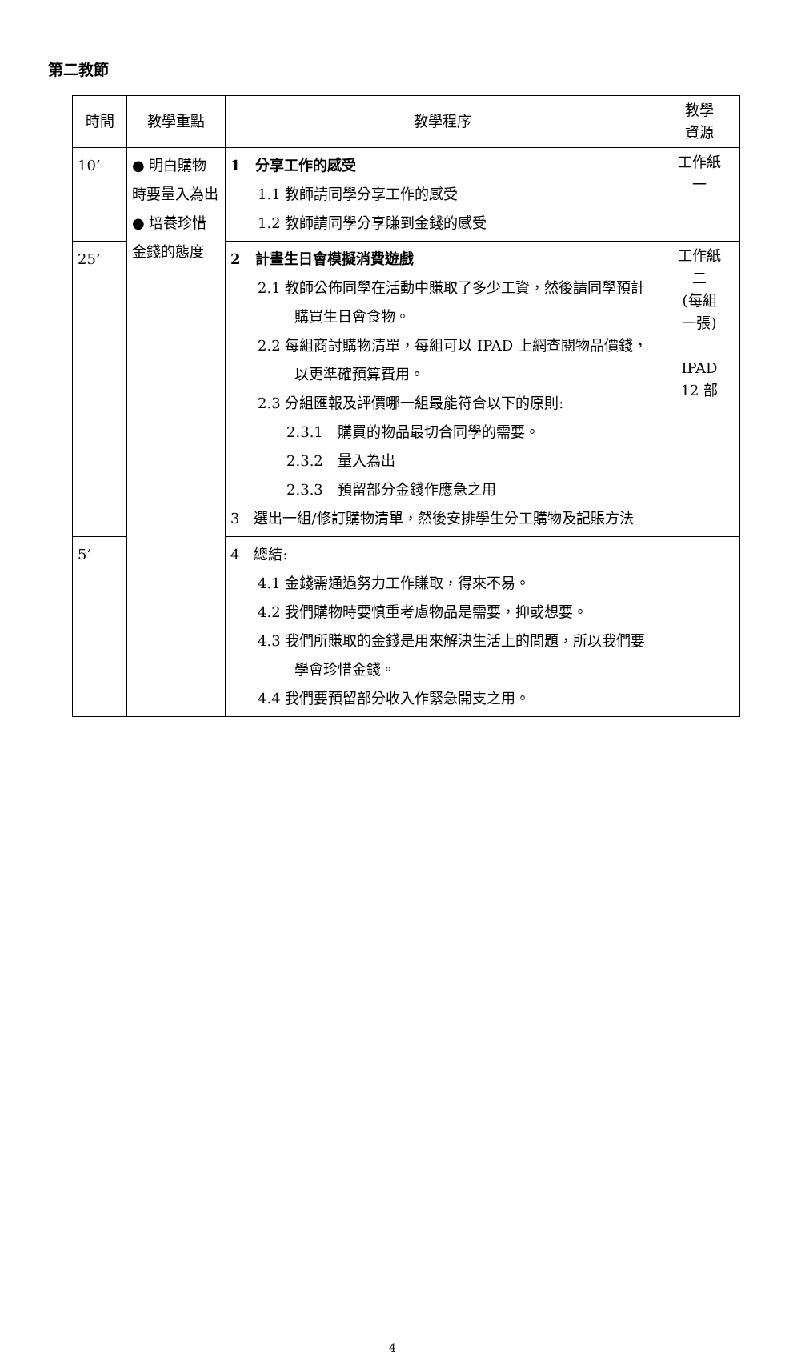第二教節
| 時間 | 教學重點 | 教學程序 | 教學 資源 |
| --- | --- | --- | --- |
| 10’ | ● 明白購物時要量入為出 ● 培養珍惜金錢的態度 | 1 分享工作的感受 1.1 教師請同學分享工作的感受 1.2 教師請同學分享賺到金錢的感受 | 工作紙 一 |
| 25’ | | 2 計畫生日會模擬消費遊戲 2.1 教師公佈同學在活動中賺取了多少工資，然後請同學預計購買生日會食物。 2.2 每組商討購物清單，每組可以 IPAD 上網查閱物品價錢，以更準確預算費用。 2.3 分組匯報及評價哪一組最能符合以下的原則: 2.3.1 購買的物品最切合同學的需要。 2.3.2 量入為出 2.3.3 預留部分金錢作應急之用 3 選出一組/修訂購物清單，然後安排學生分工購物及記賬方法 | 工作紙 二 (每組 一張) IPAD 12 部 |
| 5’ | | 4 總結: 4.1 金錢需通過努力工作賺取，得來不易。 4.2 我們購物時要慎重考慮物品是需要，抑或想要。 4.3 我們所賺取的金錢是用來解決生活上的問題，所以我們要學會珍惜金錢。 4.4 我們要預留部分收入作緊急開支之用。 | |
4